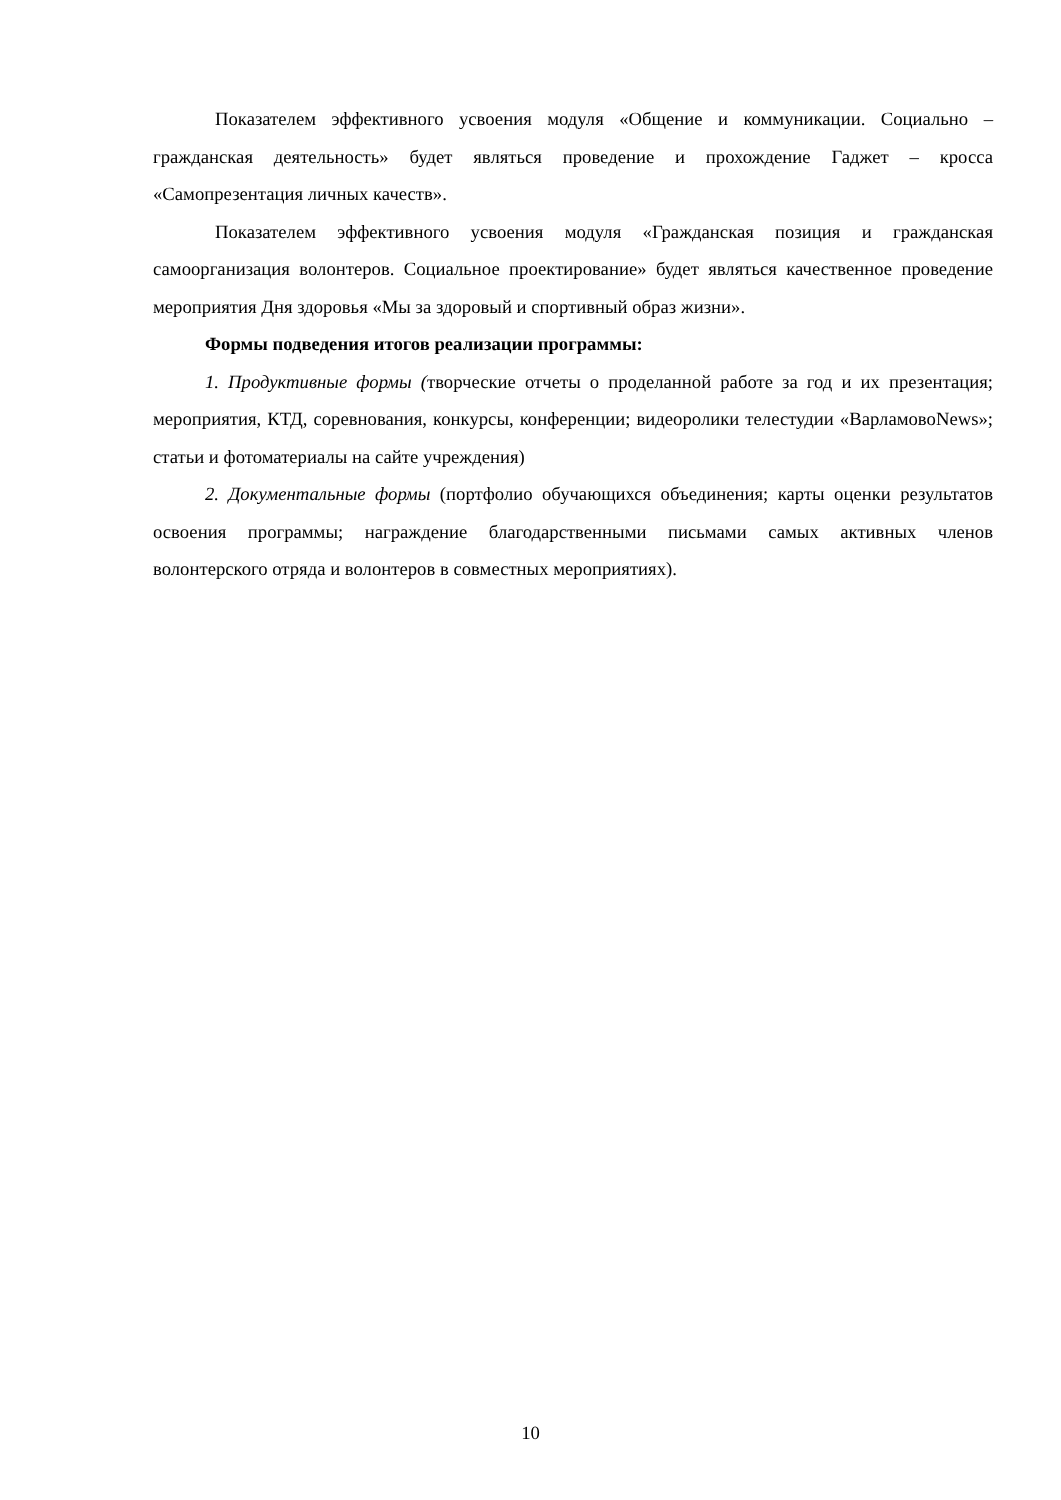Показателем эффективного усвоения модуля «Общение и коммуникации. Социально – гражданская деятельность» будет являться проведение и прохождение Гаджет – кросса «Самопрезентация личных качеств».
Показателем эффективного усвоения модуля «Гражданская позиция и гражданская самоорганизация волонтеров. Социальное проектирование» будет являться качественное проведение мероприятия Дня здоровья «Мы за здоровый и спортивный образ жизни».
Формы подведения итогов реализации программы:
1. Продуктивные формы (творческие отчеты о проделанной работе за год и их презентация; мероприятия, КТД, соревнования, конкурсы, конференции; видеоролики телестудии «ВарламовоNews»; статьи и фотоматериалы на сайте учреждения)
2. Документальные формы (портфолио обучающихся объединения; карты оценки результатов освоения программы; награждение благодарственными письмами самых активных членов волонтерского отряда и волонтеров в совместных мероприятиях).
10